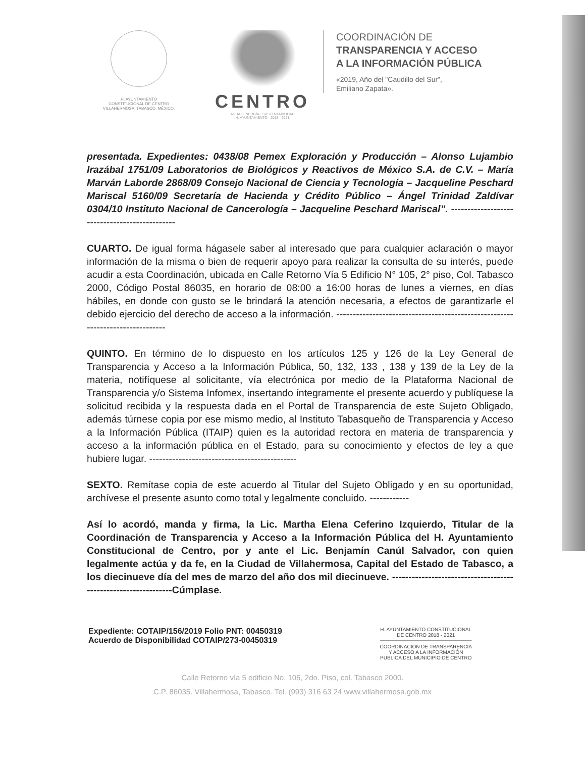H. AYUNTAMIENTO
CONSTITUCIONAL DE CENTRO
VILLAHERMOSA, TABASCO, MÉXICO.
CENTRO
AGUA · ENERGÍA · SUSTENTABILIDAD
H. AYUNTAMIENTO · 2018 · 2021
COORDINACIÓN DE
TRANSPARENCIA Y ACCESO
A LA INFORMACIÓN PÚBLICA
«2019, Año del "Caudillo del Sur",
Emiliano Zapata».
presentada. Expedientes: 0438/08 Pemex Exploración y Producción – Alonso Lujambio Irazábal 1751/09 Laboratorios de Biológicos y Reactivos de México S.A. de C.V. – María Marván Laborde 2868/09 Consejo Nacional de Ciencia y Tecnología – Jacqueline Peschard Mariscal 5160/09 Secretaría de Hacienda y Crédito Público – Ángel Trinidad Zaldívar 0304/10 Instituto Nacional de Cancerología – Jacqueline Peschard Mariscal”. ----------------------------------------------
CUARTO. De igual forma hágasele saber al interesado que para cualquier aclaración o mayor información de la misma o bien de requerir apoyo para realizar la consulta de su interés, puede acudir a esta Coordinación, ubicada en Calle Retorno Vía 5 Edificio N° 105, 2° piso, Col. Tabasco 2000, Código Postal 86035, en horario de 08:00 a 16:00 horas de lunes a viernes, en días hábiles, en donde con gusto se le brindará la atención necesaria, a efectos de garantizarle el debido ejercicio del derecho de acceso a la información. ------------------------------------------------------------------------------
QUINTO. En término de lo dispuesto en los artículos 125 y 126 de la Ley General de Transparencia y Acceso a la Información Pública, 50, 132, 133 , 138 y 139 de la Ley de la materia, notifíquese al solicitante, vía electrónica por medio de la Plataforma Nacional de Transparencia y/o Sistema Infomex, insertando íntegramente el presente acuerdo y publíquese la solicitud recibida y la respuesta dada en el Portal de Transparencia de este Sujeto Obligado, además túrnese copia por ese mismo medio, al Instituto Tabasqueño de Transparencia y Acceso a la Información Pública (ITAIP) quien es la autoridad rectora en materia de transparencia y acceso a la información pública en el Estado, para su conocimiento y efectos de ley a que hubiere lugar. ---------------------------------------------
SEXTO. Remítase copia de este acuerdo al Titular del Sujeto Obligado y en su oportunidad, archívese el presente asunto como total y legalmente concluido. ------------
Así lo acordó, manda y firma, la Lic. Martha Elena Ceferino Izquierdo, Titular de la Coordinación de Transparencia y Acceso a la Información Pública del H. Ayuntamiento Constitucional de Centro, por y ante el Lic. Benjamín Canúl Salvador, con quien legalmente actúa y da fe, en la Ciudad de Villahermosa, Capital del Estado de Tabasco, a los diecinueve día del mes de marzo del año dos mil diecinueve. ---------------------------------------------------------------Cúmplase.
Expediente: COTAIP/156/2019 Folio PNT: 00450319
Acuerdo de Disponibilidad COTAIP/273-00450319
H. AYUNTAMIENTO CONSTITUCIONAL
DE CENTRO 2018 - 2021
COORDINACIÓN DE TRANSPARENCIA
Y ACCESO A LA INFORMACIÓN
PUBLICA DEL MUNICIPIO DE CENTRO
Calle Retorno vía 5 edificio No. 105, 2do. Piso, col. Tabasco 2000.
C.P. 86035. Villahermosa, Tabasco. Tel. (993) 316 63 24 www.villahermosa.gob.mx